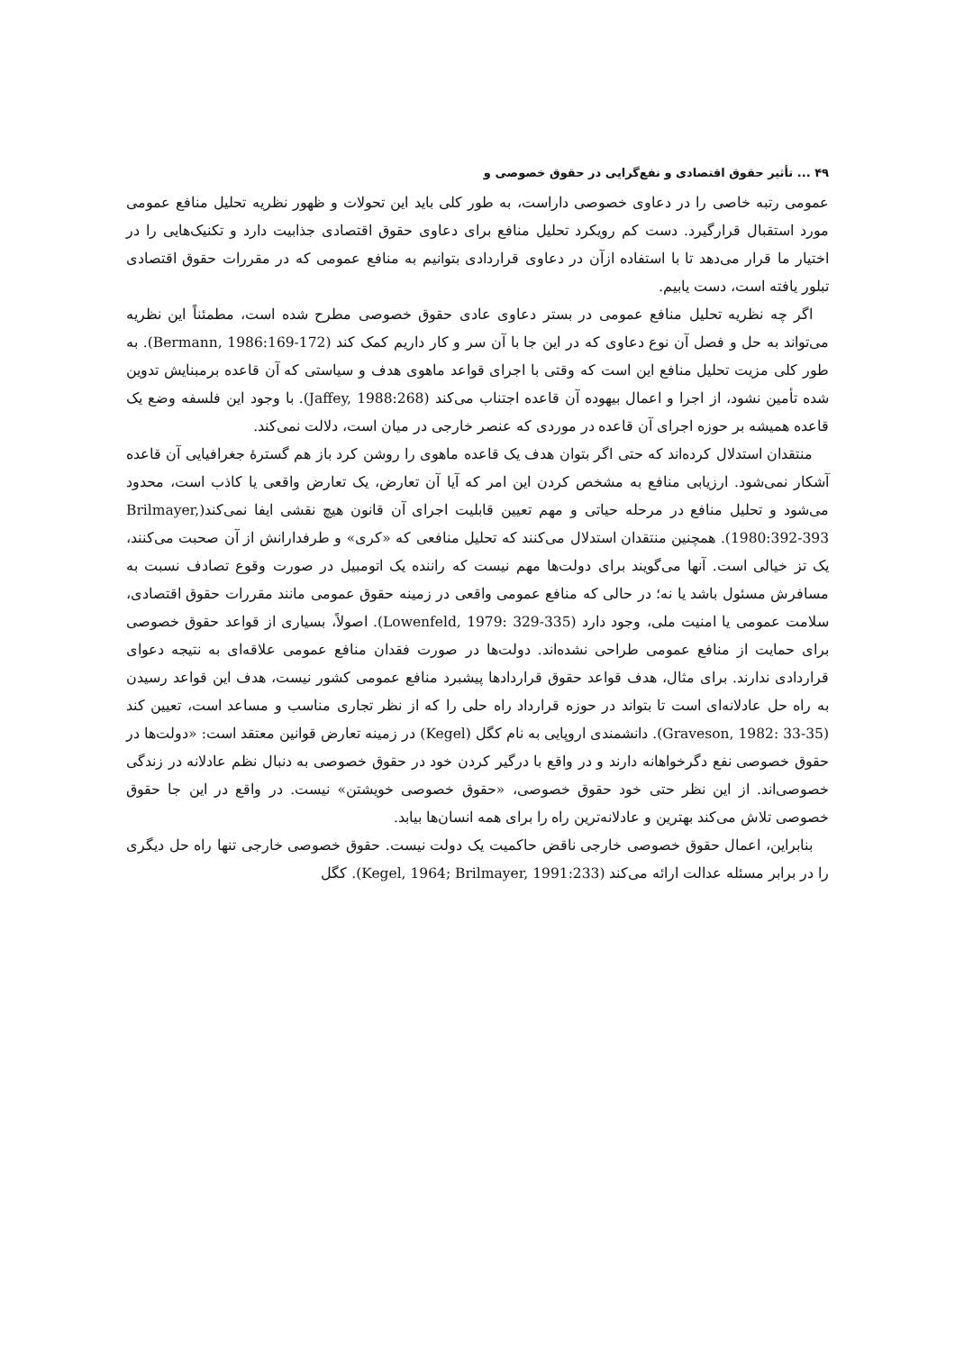۴۹ ... تأثیر حقوق اقتصادی و نفع‌گرایی در حقوق خصوصی و
عمومی رتبه خاصی را در دعاوی خصوصی داراست، به طور کلی باید این تحولات و ظهور نظریه تحلیل منافع عمومی مورد استقبال قرارگیرد. دست کم رویکرد تحلیل منافع برای دعاوی حقوق اقتصادی جذابیت دارد و تکنیک‌هایی را در اختیار ما قرار می‌دهد تا با استفاده ازآن در دعاوی قراردادی بتوانیم به منافع عمومی که در مقررات حقوق اقتصادی تبلور یافته است، دست یابیم.
اگر چه نظریه تحلیل منافع عمومی در بستر دعاوی عادی حقوق خصوصی مطرح شده است، مطمئناً این نظریه می‌تواند به حل و فصل آن نوع دعاوی که در این جا با آن سر و کار داریم کمک کند (Bermann, 1986:169-172). به طور کلی مزیت تحلیل منافع این است که وقتی با اجرای قواعد ماهوی هدف و سیاستی که آن قاعده برمبنایش تدوین شده تأمین نشود، از اجرا و اعمال بیهوده آن قاعده اجتناب می‌کند (Jaffey, 1988:268). با وجود این فلسفه وضع یک قاعده همیشه بر حوزه اجرای آن قاعده در موردی که عنصر خارجی در میان است، دلالت نمی‌کند.
منتقدان استدلال کرده‌اند که حتی اگر بتوان هدف یک قاعده ماهوی را روشن کرد باز هم گسترهٔ جغرافیایی آن قاعده آشکار نمی‌شود. ارزیابی منافع به مشخص کردن این امر که آیا آن تعارض، یک تعارض واقعی یا کاذب است، محدود می‌شود و تحلیل منافع در مرحله حیاتی و مهم تعیین قابلیت اجرای آن قانون هیچ نقشی ایفا نمی‌کند(Brilmayer, 1980:392-393). همچنین منتقدان استدلال می‌کنند که تحلیل منافعی که «کری» و طرفدارانش از آن صحبت می‌کنند، یک تز خیالی است. آنها می‌گویند برای دولت‌ها مهم نیست که راننده یک اتومبیل در صورت وقوع تصادف نسبت به مسافرش مسئول باشد یا نه؛ در حالی که منافع عمومی واقعی در زمینه حقوق عمومی مانند مقررات حقوق اقتصادی، سلامت عمومی یا امنیت ملی، وجود دارد (Lowenfeld, 1979: 329-335). اصولاً، بسیاری از قواعد حقوق خصوصی برای حمایت از منافع عمومی طراحی نشده‌اند. دولت‌ها در صورت فقدان منافع عمومی علاقه‌ای به نتیجه دعوای قراردادی ندارند. برای مثال، هدف قواعد حقوق قراردادها پیشبرد منافع عمومی کشور نیست، هدف این قواعد رسیدن به راه حل عادلانه‌ای است تا بتواند در حوزه قرارداد راه حلی را که از نظر تجاری مناسب و مساعد است، تعیین کند (Graveson, 1982: 33-35). دانشمندی اروپایی به نام کگل (Kegel) در زمینه تعارض قوانین معتقد است: «دولت‌ها در حقوق خصوصی نفع دگرخواهانه دارند و در واقع با درگیر کردن خود در حقوق خصوصی به دنبال نظم عادلانه در زندگی خصوصی‌اند. از این نظر حتی خود حقوق خصوصی، «حقوق خصوصی خویشتن» نیست. در واقع در این جا حقوق خصوصی تلاش می‌کند بهترین و عادلانه‌ترین راه را برای همه انسان‌ها بیابد.
بنابراین، اعمال حقوق خصوصی خارجی ناقض حاکمیت یک دولت نیست. حقوق خصوصی خارجی تنها راه حل دیگری را در برابر مسئله عدالت ارائه می‌کند (Kegel, 1964; Brilmayer, 1991:233). کگل